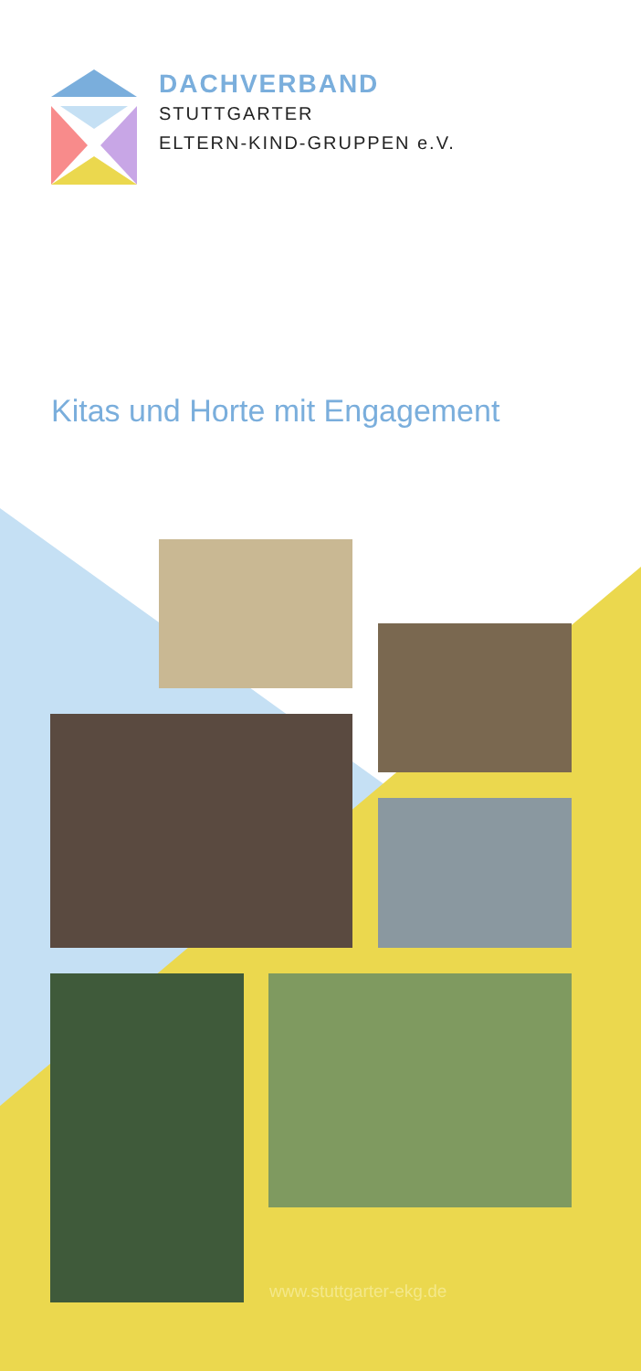DACHVERBAND
STUTTGARTER
ELTERN-KIND-GRUPPEN e.V.
Kitas und Horte mit Engagement
www.stuttgarter-ekg.de